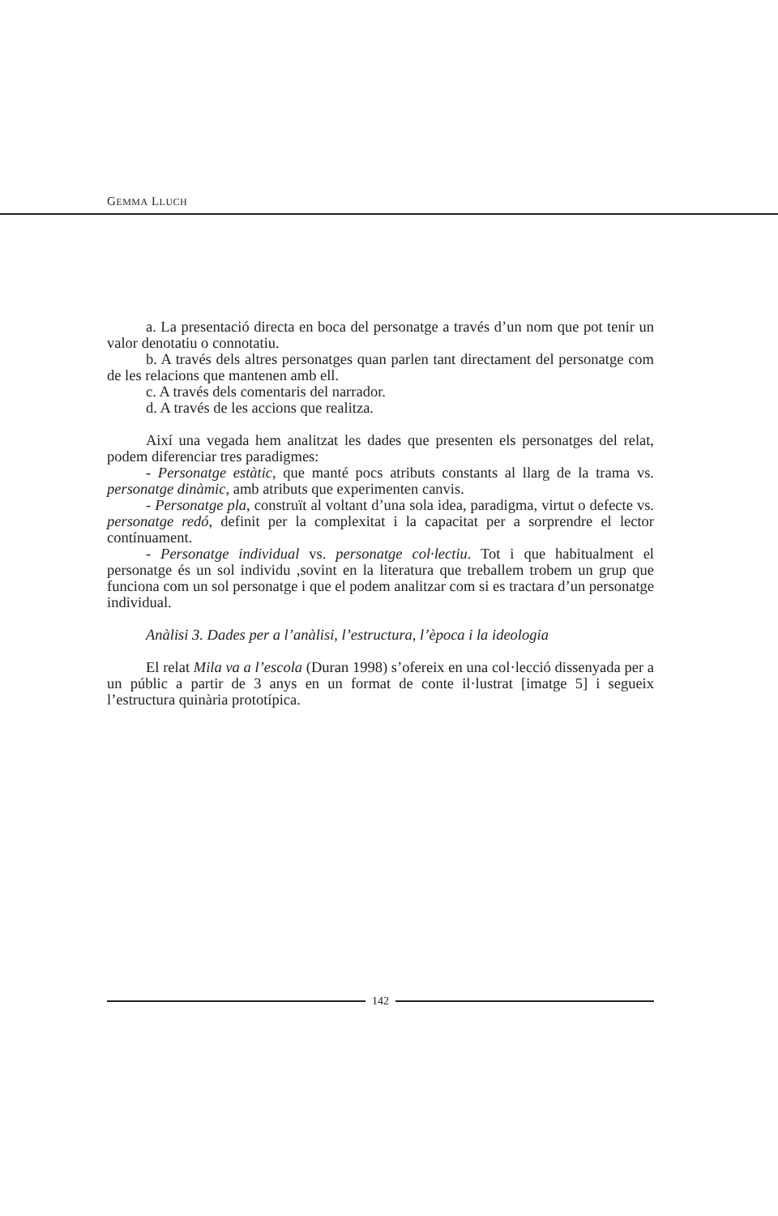GEMMA LLUCH
a. La presentació directa en boca del personatge a través d’un nom que pot tenir un valor denotatiu o connotatiu.
b. A través dels altres personatges quan parlen tant directament del personatge com de les relacions que mantenen amb ell.
c. A través dels comentaris del narrador.
d. A través de les accions que realitza.
Així una vegada hem analitzat les dades que presenten els personatges del relat, podem diferenciar tres paradigmes:
- Personatge estàtic, que manté pocs atributs constants al llarg de la trama vs. personatge dinàmic, amb atributs que experimenten canvis.
- Personatge pla, construït al voltant d’una sola idea, paradigma, virtut o defecte vs. personatge redó, definit per la complexitat i la capacitat per a sorprendre el lector contínuament.
- Personatge individual vs. personatge col·lectiu. Tot i que habitualment el personatge és un sol individu ,sovint en la literatura que treballem trobem un grup que funciona com un sol personatge i que el podem analitzar com si es tractara d’un personatge individual.
Anàlisi 3. Dades per a l’anàlisi, l’estructura, l’època i la ideologia
El relat Mila va a l’escola (Duran 1998) s’ofereix en una col·lecció dissenyada per a un públic a partir de 3 anys en un format de conte il·lustrat [imatge 5] i segueix l’estructura quinària prototípica.
142